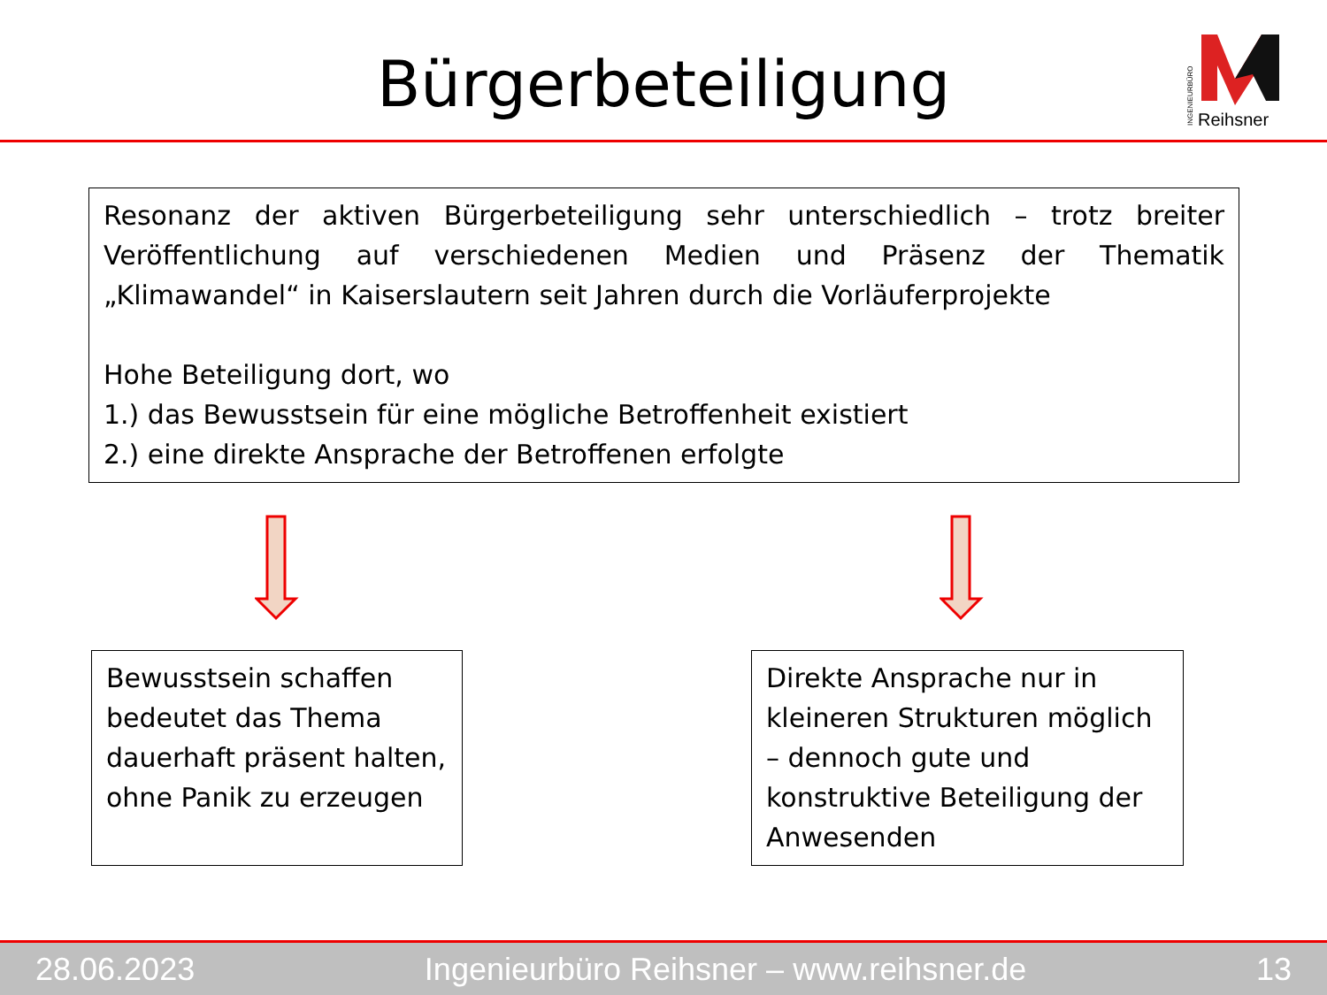Bürgerbeteiligung
Reihsner
INGENIEURBÜRO
Resonanz der aktiven Bürgerbeteiligung sehr unterschiedlich – trotz breiter Veröffentlichung auf verschiedenen Medien und Präsenz der Thematik „Klimawandel“ in Kaiserslautern seit Jahren durch die Vorläuferprojekte
Hohe Beteiligung dort, wo
1.) das Bewusstsein für eine mögliche Betroffenheit existiert
2.) eine direkte Ansprache der Betroffenen erfolgte
Bewusstsein schaffen bedeutet das Thema dauerhaft präsent halten, ohne Panik zu erzeugen
Direkte Ansprache nur in kleineren Strukturen möglich – dennoch gute und konstruktive Beteiligung der Anwesenden
28.06.2023 Ingenieurbüro Reihsner – www.reihsner.de 13